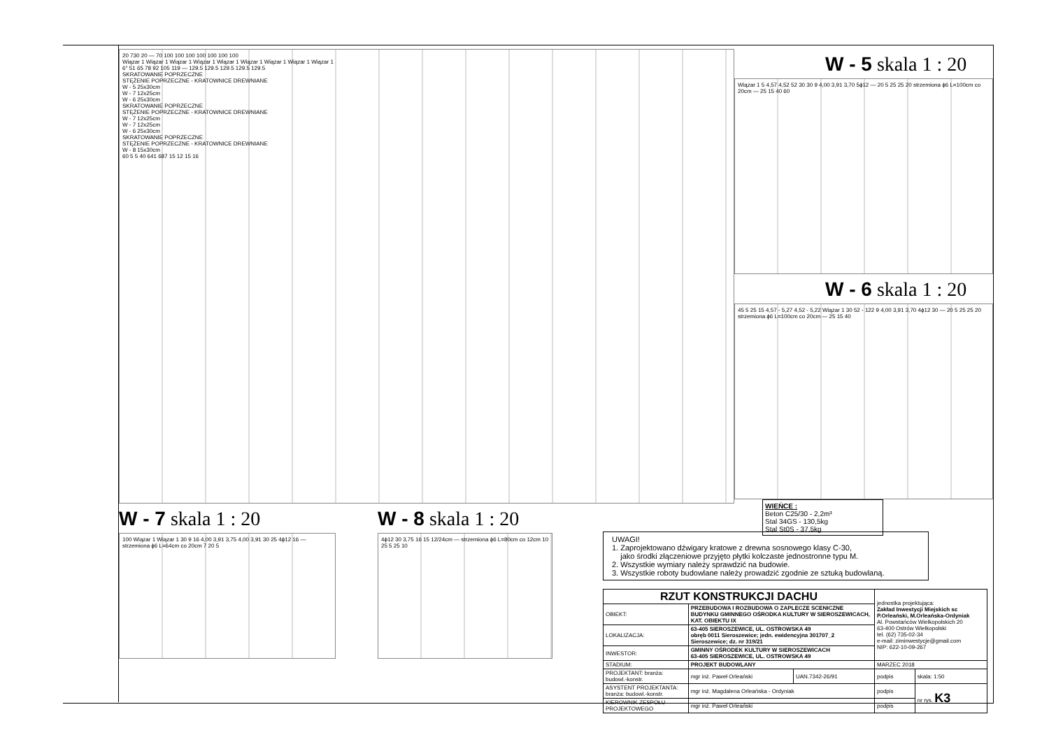20 730 20 — 70 100 100 100 100 100 100 100
Wiązar 1 Wiązar 1 Wiązar 1 Wiązar 1 Wiązar 1 Wiązar 1 Wiązar 1 Wiązar 1 Wiązar 1
6° 51 65 78 92 105 119 — 129.5 129.5 129.5 129.5 129.5
SKRATOWANIE POPRZECZNE
STĘŻENIE POPRZECZNE - KRATOWNICE DREWNIANE
W - 5 25x30cm
W - 7 12x25cm
W - 6 25x30cm
SKRATOWANIE POPRZECZNE
STĘŻENIE POPRZECZNE - KRATOWNICE DREWNIANE
W - 7 12x25cm
W - 7 12x25cm
W - 6 25x30cm
SKRATOWANIE POPRZECZNE
STĘŻENIE POPRZECZNE - KRATOWNICE DREWNIANE
W - 8 15x30cm
60 5 5 40 641 687 15 12 15 16
W - 7 skala 1 : 20
100 Wiązar 1 Wiązar 1 30 9 16 4,00 3,91 3,75 4,00 3,91 30 25 4ϕ12 16 — strzemiona ϕ6 L=64cm co 20cm 7 20 5
W - 8 skala 1 : 20
4ϕ12 30 3,75 16 15 12/24cm — strzemiona ϕ6 L=80cm co 12cm 10 25 5 25 10
W - 5 skala 1 : 20
Wiązar 1 5 4,57 4,52 52 30 30 9 4,00 3,91 3,70 5ϕ12 — 20 5 25 25 20 strzemiona ϕ6 L=100cm co 20cm — 25 15 40 60
W - 6 skala 1 : 20
45 5 25 15 4,57 - 5,27 4,52 - 5,22 Wiązar 1 30 52 - 122 9 4,00 3,91 3,70 4ϕ12 30 — 20 5 25 25 20 strzemiona ϕ6 L=100cm co 20cm — 25 15 40
WIEŃCE :
Beton C25/30 - 2,2m³
Stal 34GS - 130,5kg
Stal St0S - 37,5kg
UWAGI!
1. Zaprojektowano dźwigary kratowe z drewna sosnowego klasy C-30,
jako środki złączeniowe przyjęto płytki kolczaste jednostronne typu M.
2. Wszystkie wymiary należy sprawdzić na budowie.
3. Wszystkie roboty budowlane należy prowadzić zgodnie ze sztuką budowlaną.
| RZUT KONSTRUKCJI DACHU | | | jednostka projektująca: Zakład Inwestycji Miejskich sc P.Orleański, M.Orleańska-Ordyniak Al. Powstańców Wielkopolskich 20 63-400 Ostrów Wielkopolski tel. (62) 735-02-34 e-mail: ziminwestycje@gmail.com NIP: 622-10-09-267 | |
| OBIEKT: | PRZEBUDOWA I ROZBUDOWA O ZAPLECZE SCENICZNE BUDYNKU GMINNEGO OŚRODKA KULTURY W SIEROSZEWICACH, KAT. OBIEKTU IX | | | |
| LOKALIZACJA: | 63-405 SIEROSZEWICE, UL. OSTROWSKA 49 obręb 0011 Sieroszewice; jedn. ewidencyjna 301707_2 Sieroszewice; dz. nr 319/21 | | | |
| INWESTOR: | GMINNY OŚRODEK KULTURY W SIEROSZEWICACH 63-405 SIEROSZEWICE, UL. OSTROWSKA 49 | | | |
| STADIUM: | PROJEKT BUDOWLANY | | MARZEC 2018 | |
| PROJEKTANT: branża: budowl.-konstr. | mgr inż. Paweł Orleański | UAN.7342-26/91 | podpis | skala: 1:50 |
| ASYSTENT PROJEKTANTA: branża: budowl.-konstr. | mgr inż. Magdalena Orleańska - Ordyniak | | podpis | nr rys. K3 |
| KIEROWNIK ZESPOŁU PROJEKTOWEGO | mgr inż. Paweł Orleański | | podpis | |